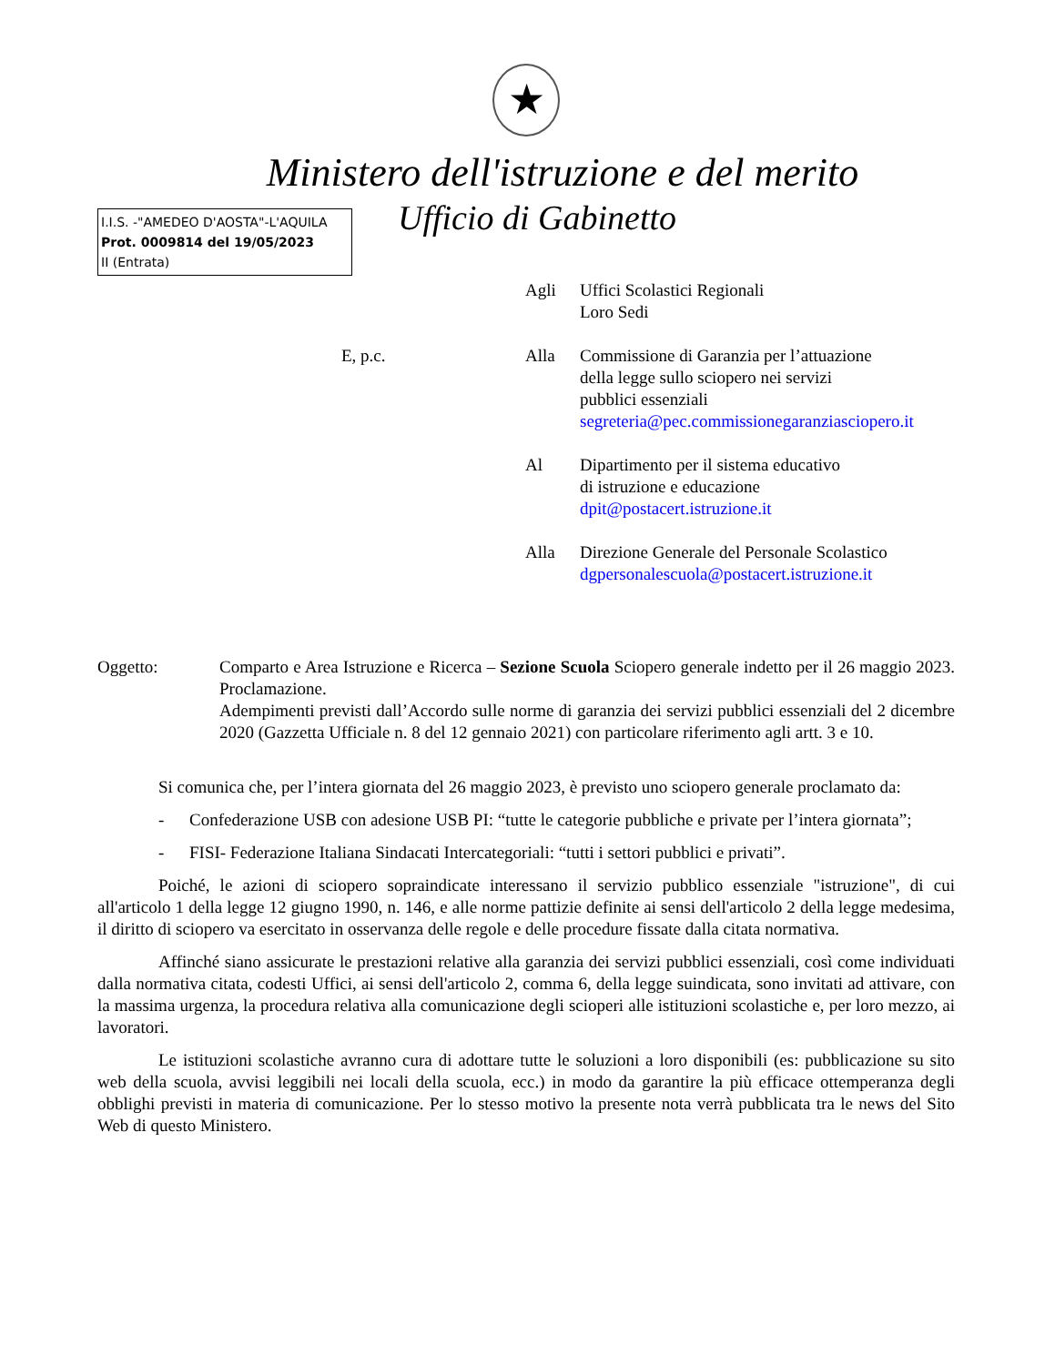★
Ministero dell'istruzione e del merito
Ufficio di Gabinetto
I.I.S. -"AMEDEO D'AOSTA"-L'AQUILA
Prot. 0009814 del 19/05/2023
II (Entrata)
Agli
Uffici Scolastici Regionali
Loro Sedi
E, p.c.
Alla
Commissione di Garanzia per l’attuazione
della legge sullo sciopero nei servizi
pubblici essenziali
segreteria@pec.commissionegaranziasciopero.it
Al
Dipartimento per il sistema educativo
di istruzione e educazione
dpit@postacert.istruzione.it
Alla
Direzione Generale del Personale Scolastico
dgpersonalescuola@postacert.istruzione.it
Oggetto:
Comparto e Area Istruzione e Ricerca – Sezione Scuola Sciopero generale indetto per il 26 maggio 2023. Proclamazione.
Adempimenti previsti dall’Accordo sulle norme di garanzia dei servizi pubblici essenziali del 2 dicembre 2020 (Gazzetta Ufficiale n. 8 del 12 gennaio 2021) con particolare riferimento agli artt. 3 e 10.
Si comunica che, per l’intera giornata del 26 maggio 2023, è previsto uno sciopero generale proclamato da:
- Confederazione USB con adesione USB PI: “tutte le categorie pubbliche e private per l’intera giornata”;
- FISI- Federazione Italiana Sindacati Intercategoriali: “tutti i settori pubblici e privati”.
Poiché, le azioni di sciopero sopraindicate interessano il servizio pubblico essenziale "istruzione", di cui all'articolo 1 della legge 12 giugno 1990, n. 146, e alle norme pattizie definite ai sensi dell'articolo 2 della legge medesima, il diritto di sciopero va esercitato in osservanza delle regole e delle procedure fissate dalla citata normativa.
Affinché siano assicurate le prestazioni relative alla garanzia dei servizi pubblici essenziali, così come individuati dalla normativa citata, codesti Uffici, ai sensi dell'articolo 2, comma 6, della legge suindicata, sono invitati ad attivare, con la massima urgenza, la procedura relativa alla comunicazione degli scioperi alle istituzioni scolastiche e, per loro mezzo, ai lavoratori.
Le istituzioni scolastiche avranno cura di adottare tutte le soluzioni a loro disponibili (es: pubblicazione su sito web della scuola, avvisi leggibili nei locali della scuola, ecc.) in modo da garantire la più efficace ottemperanza degli obblighi previsti in materia di comunicazione. Per lo stesso motivo la presente nota verrà pubblicata tra le news del Sito Web di questo Ministero.